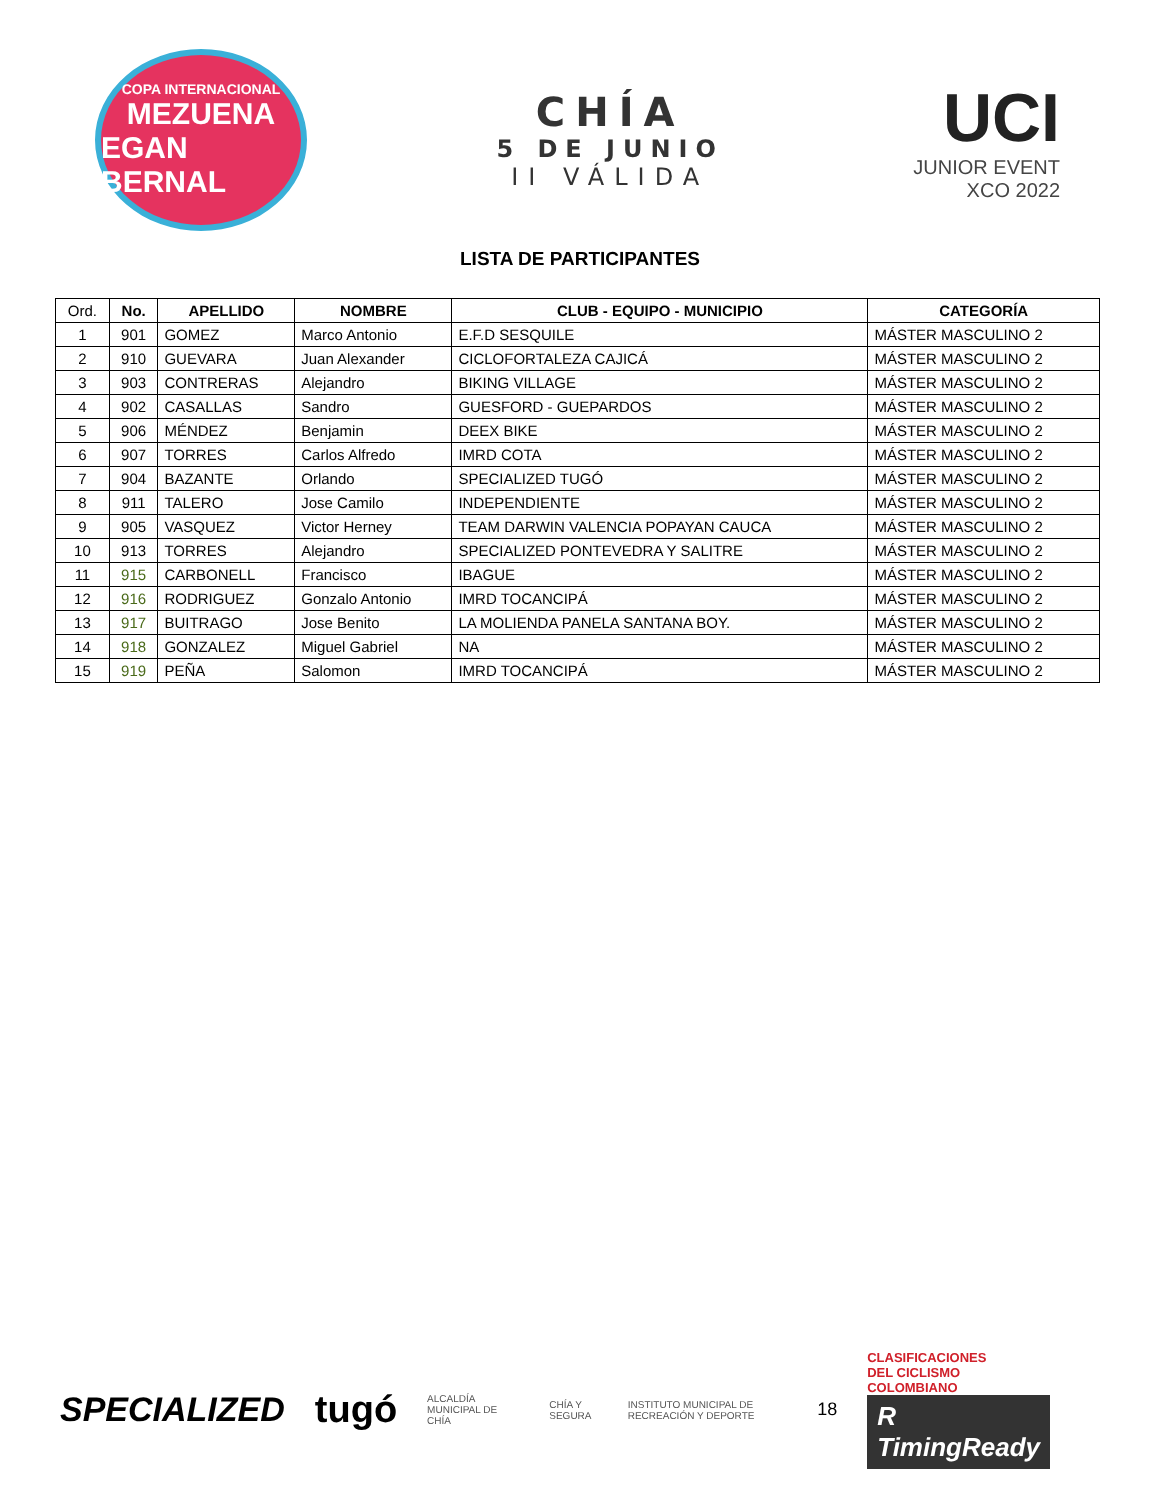COPA INTERNACIONAL
MEZUENA
EGAN BERNAL
CHÍA
5 DE JUNIO
II VÁLIDA
UCI
JUNIOR EVENT
XCO 2022
LISTA DE PARTICIPANTES
| Ord. | No. | APELLIDO | NOMBRE | CLUB - EQUIPO - MUNICIPIO | CATEGORÍA |
| --- | --- | --- | --- | --- | --- |
| 1 | 901 | GOMEZ | Marco Antonio | E.F.D SESQUILE | MÁSTER MASCULINO 2 |
| 2 | 910 | GUEVARA | Juan Alexander | CICLOFORTALEZA CAJICÁ | MÁSTER MASCULINO 2 |
| 3 | 903 | CONTRERAS | Alejandro | BIKING VILLAGE | MÁSTER MASCULINO 2 |
| 4 | 902 | CASALLAS | Sandro | GUESFORD - GUEPARDOS | MÁSTER MASCULINO 2 |
| 5 | 906 | MÉNDEZ | Benjamin | DEEX BIKE | MÁSTER MASCULINO 2 |
| 6 | 907 | TORRES | Carlos Alfredo | IMRD COTA | MÁSTER MASCULINO 2 |
| 7 | 904 | BAZANTE | Orlando | SPECIALIZED TUGÓ | MÁSTER MASCULINO 2 |
| 8 | 911 | TALERO | Jose Camilo | INDEPENDIENTE | MÁSTER MASCULINO 2 |
| 9 | 905 | VASQUEZ | Victor Herney | TEAM DARWIN VALENCIA POPAYAN CAUCA | MÁSTER MASCULINO 2 |
| 10 | 913 | TORRES | Alejandro | SPECIALIZED PONTEVEDRA Y SALITRE | MÁSTER MASCULINO 2 |
| 11 | 915 | CARBONELL | Francisco | IBAGUE | MÁSTER MASCULINO 2 |
| 12 | 916 | RODRIGUEZ | Gonzalo Antonio | IMRD TOCANCIPÁ | MÁSTER MASCULINO 2 |
| 13 | 917 | BUITRAGO | Jose Benito | LA MOLIENDA PANELA SANTANA BOY. | MÁSTER MASCULINO 2 |
| 14 | 918 | GONZALEZ | Miguel Gabriel | NA | MÁSTER MASCULINO 2 |
| 15 | 919 | PEÑA | Salomon | IMRD TOCANCIPÁ | MÁSTER MASCULINO 2 |
SPECIALIZED tugó ALCALDÍA MUNICIPAL DE CHÍA CHÍA Y SEGURA INSTITUTO MUNICIPAL DE RECREACIÓN Y DEPORTE 18
CLASIFICACIONES
DEL CICLISMO
COLOMBIANO
R TimingReady